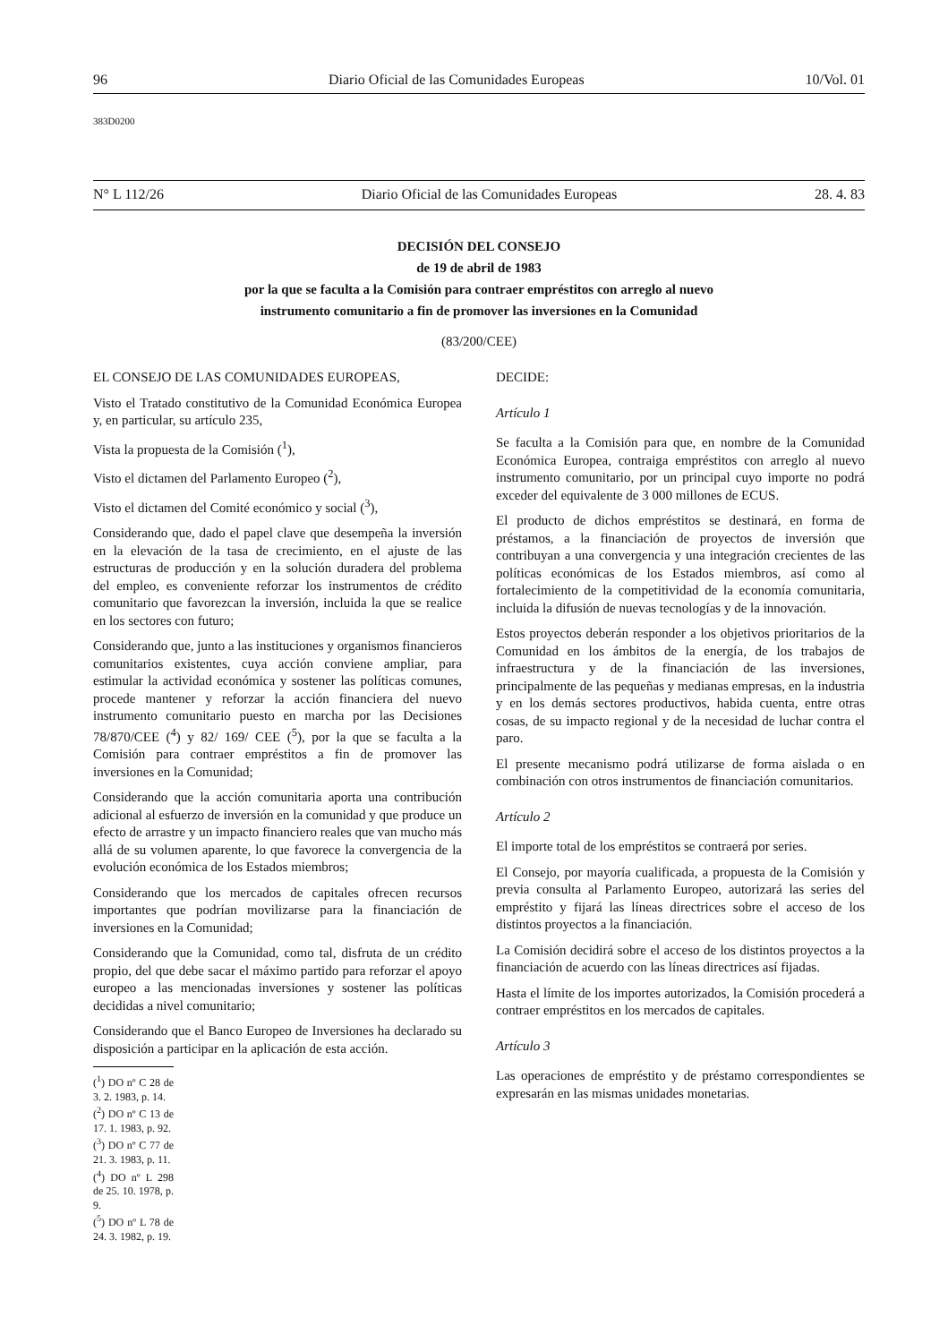96 Diario Oficial de las Comunidades Europeas 10/Vol. 01
383D0200
N° L 112/26 Diario Oficial de las Comunidades Europeas 28. 4. 83
DECISIÓN DEL CONSEJO
de 19 de abril de 1983
por la que se faculta a la Comisión para contraer empréstitos con arreglo al nuevo
instrumento comunitario a fin de promover las inversiones en la Comunidad
(83/200/CEE)
EL CONSEJO DE LAS COMUNIDADES EUROPEAS,
Visto el Tratado constitutivo de la Comunidad Económica Europea y, en particular, su artículo 235,
Vista la propuesta de la Comisión (<sup>1</sup>),
Visto el dictamen del Parlamento Europeo (<sup>2</sup>),
Visto el dictamen del Comité económico y social (<sup>3</sup>),
Considerando que, dado el papel clave que desempeña la inversión en la elevación de la tasa de crecimiento, en el ajuste de las estructuras de producción y en la solución duradera del problema del empleo, es conveniente reforzar los instrumentos de crédito comunitario que favorezcan la inversión, incluida la que se realice en los sectores con futuro;
Considerando que, junto a las instituciones y organismos financieros comunitarios existentes, cuya acción conviene ampliar, para estimular la actividad económica y sostener las políticas comunes, procede mantener y reforzar la acción financiera del nuevo instrumento comunitario puesto en marcha por las Decisiones 78/870/CEE (<sup>4</sup>) y 82/ 169/ CEE (<sup>5</sup>), por la que se faculta a la Comisión para contraer empréstitos a fin de promover las inversiones en la Comunidad;
Considerando que la acción comunitaria aporta una contribución adicional al esfuerzo de inversión en la comunidad y que produce un efecto de arrastre y un impacto financiero reales que van mucho más allá de su volumen aparente, lo que favorece la convergencia de la evolución económica de los Estados miembros;
Considerando que los mercados de capitales ofrecen recursos importantes que podrían movilizarse para la financiación de inversiones en la Comunidad;
Considerando que la Comunidad, como tal, disfruta de un crédito propio, del que debe sacar el máximo partido para reforzar el apoyo europeo a las mencionadas inversiones y sostener las políticas decididas a nivel comunitario;
Considerando que el Banco Europeo de Inversiones ha declarado su disposición a participar en la aplicación de esta acción.
(<sup>1</sup>) DO nº C 28 de 3. 2. 1983, p. 14.
(<sup>2</sup>) DO nº C 13 de 17. 1. 1983, p. 92.
(<sup>3</sup>) DO nº C 77 de 21. 3. 1983, p. 11.
(<sup>4</sup>) DO nº L 298 de 25. 10. 1978, p. 9.
(<sup>5</sup>) DO nº L 78 de 24. 3. 1982, p. 19.
DECIDE:
Artículo 1
Se faculta a la Comisión para que, en nombre de la Comunidad Económica Europea, contraiga empréstitos con arreglo al nuevo instrumento comunitario, por un principal cuyo importe no podrá exceder del equivalente de 3 000 millones de ECUS.
El producto de dichos empréstitos se destinará, en forma de préstamos, a la financiación de proyectos de inversión que contribuyan a una convergencia y una integración crecientes de las políticas económicas de los Estados miembros, así como al fortalecimiento de la competitividad de la economía comunitaria, incluida la difusión de nuevas tecnologías y de la innovación.
Estos proyectos deberán responder a los objetivos prioritarios de la Comunidad en los ámbitos de la energía, de los trabajos de infraestructura y de la financiación de las inversiones, principalmente de las pequeñas y medianas empresas, en la industria y en los demás sectores productivos, habida cuenta, entre otras cosas, de su impacto regional y de la necesidad de luchar contra el paro.
El presente mecanismo podrá utilizarse de forma aislada o en combinación con otros instrumentos de financiación comunitarios.
Artículo 2
El importe total de los empréstitos se contraerá por series.
El Consejo, por mayoría cualificada, a propuesta de la Comisión y previa consulta al Parlamento Europeo, autorizará las series del empréstito y fijará las líneas directrices sobre el acceso de los distintos proyectos a la financiación.
La Comisión decidirá sobre el acceso de los distintos proyectos a la financiación de acuerdo con las líneas directrices así fijadas.
Hasta el límite de los importes autorizados, la Comisión procederá a contraer empréstitos en los mercados de capitales.
Artículo 3
Las operaciones de empréstito y de préstamo correspondientes se expresarán en las mismas unidades monetarias.